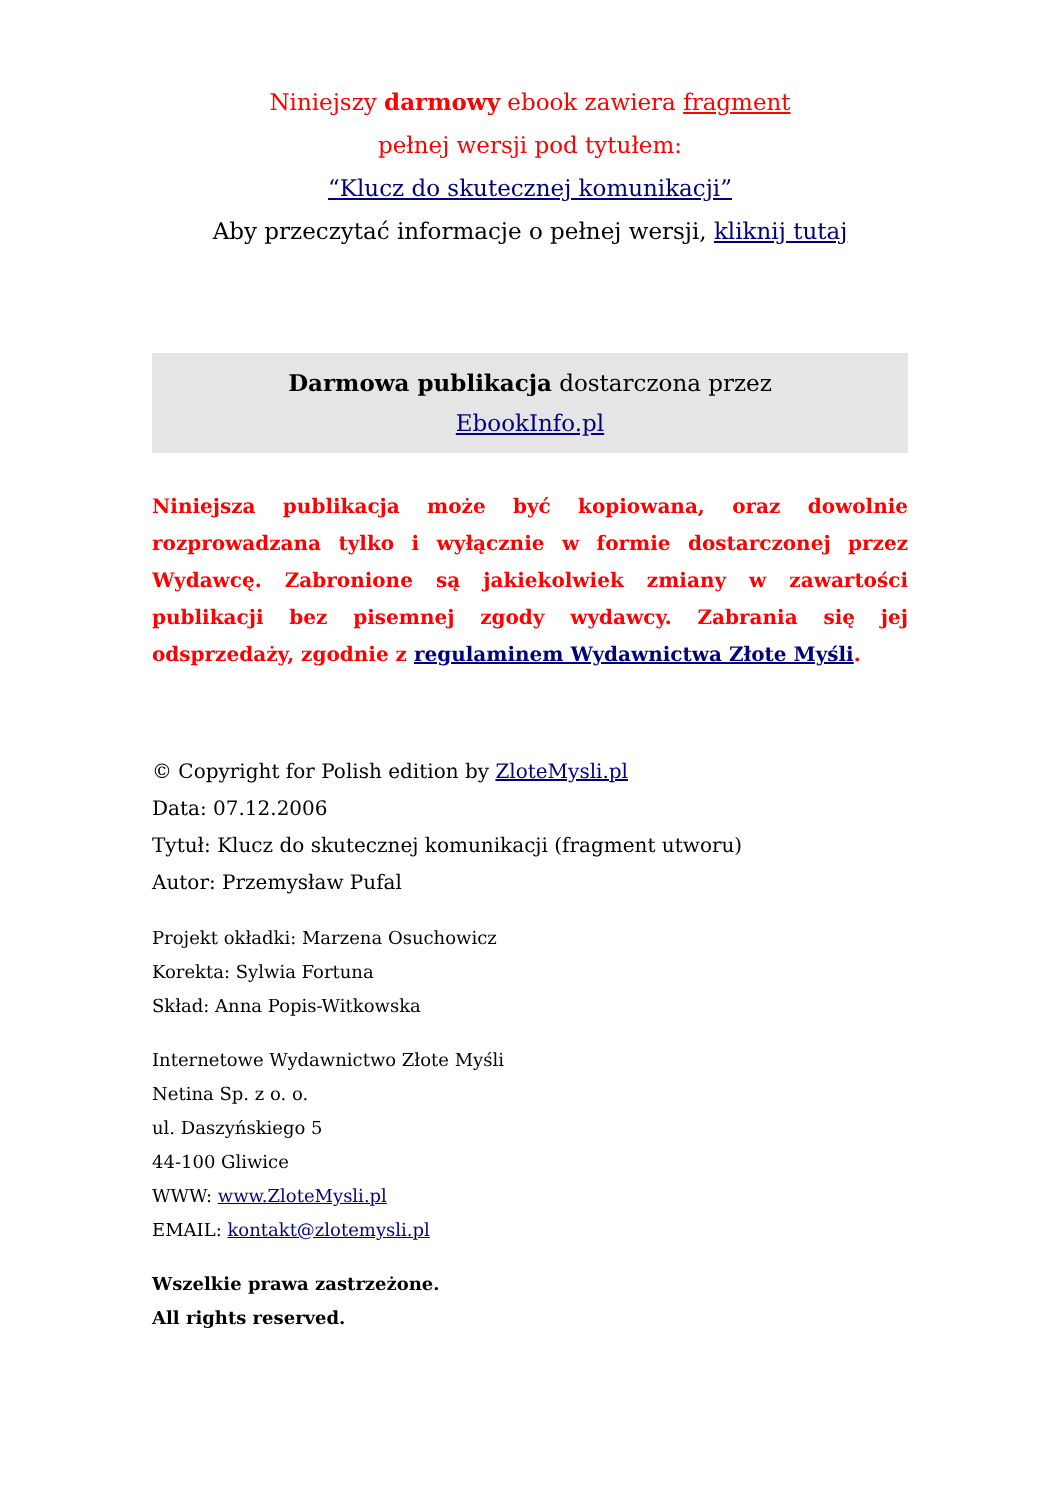Niniejszy darmowy ebook zawiera fragment
pełnej wersji pod tytułem:
“Klucz do skutecznej komunikacji”
Aby przeczytać informacje o pełnej wersji, kliknij tutaj
Darmowa publikacja dostarczona przez
EbookInfo.pl
Niniejsza publikacja może być kopiowana, oraz dowolnie rozprowadzana tylko i wyłącznie w formie dostarczonej przez Wydawcę. Zabronione są jakiekolwiek zmiany w zawartości publikacji bez pisemnej zgody wydawcy. Zabrania się jej odsprzedaży, zgodnie z regulaminem Wydawnictwa Złote Myśli.
© Copyright for Polish edition by ZloteMysli.pl
Data: 07.12.2006
Tytuł: Klucz do skutecznej komunikacji (fragment utworu)
Autor: Przemysław Pufal
Projekt okładki: Marzena Osuchowicz
Korekta: Sylwia Fortuna
Skład: Anna Popis-Witkowska
Internetowe Wydawnictwo Złote Myśli
Netina Sp. z o. o.
ul. Daszyńskiego 5
44-100 Gliwice
WWW: www.ZloteMysli.pl
EMAIL: kontakt@zlotemysli.pl
Wszelkie prawa zastrzeżone.
All rights reserved.